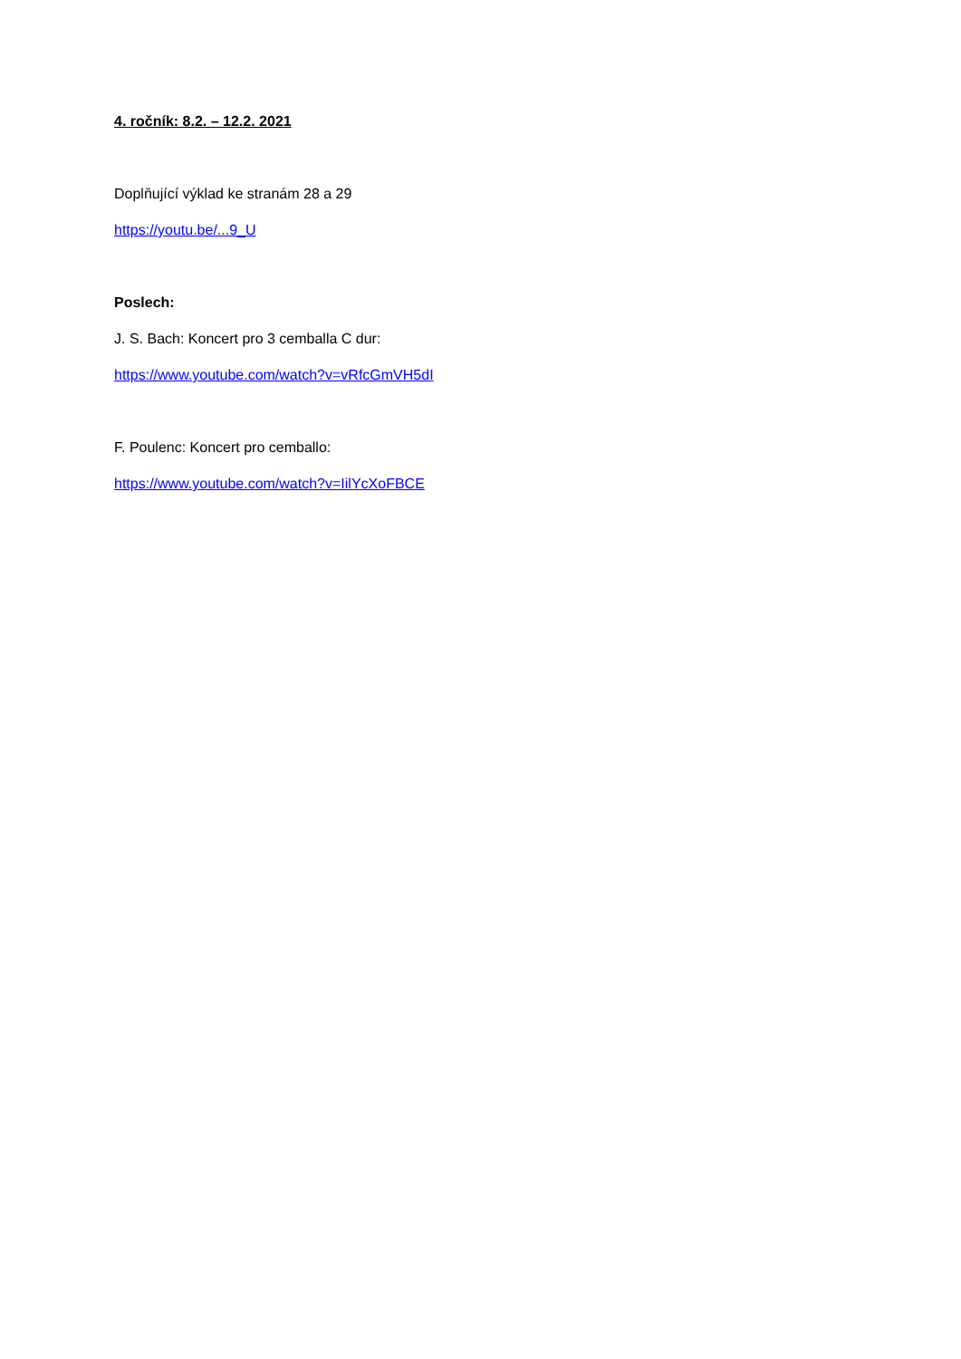4. ročník: 8.2. – 12.2. 2021
Doplňující výklad ke stranám 28 a 29
https://youtu.be/...9_U
Poslech:
J. S. Bach: Koncert pro 3 cemballa C dur:
https://www.youtube.com/watch?v=vRfcGmVH5dI
F. Poulenc: Koncert pro cemballo:
https://www.youtube.com/watch?v=IilYcXoFBCE